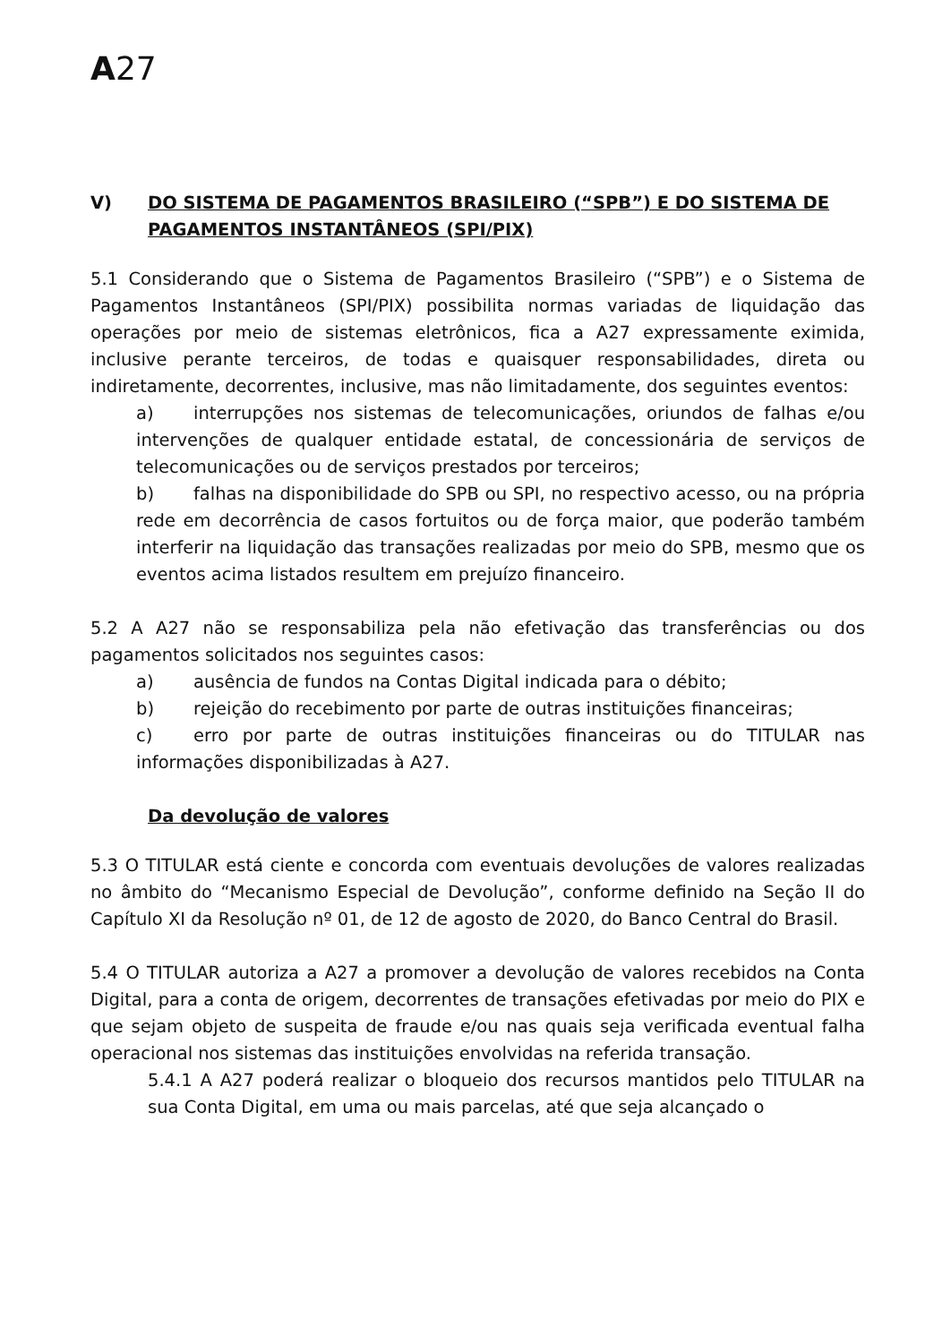A27
V) DO SISTEMA DE PAGAMENTOS BRASILEIRO (“SPB”) E DO SISTEMA DE PAGAMENTOS INSTANTÂNEOS (SPI/PIX)
5.1 Considerando que o Sistema de Pagamentos Brasileiro (“SPB”) e o Sistema de Pagamentos Instantâneos (SPI/PIX) possibilita normas variadas de liquidação das operações por meio de sistemas eletrônicos, fica a A27 expressamente eximida, inclusive perante terceiros, de todas e quaisquer responsabilidades, direta ou indiretamente, decorrentes, inclusive, mas não limitadamente, dos seguintes eventos:
a) interrupções nos sistemas de telecomunicações, oriundos de falhas e/ou intervenções de qualquer entidade estatal, de concessionária de serviços de telecomunicações ou de serviços prestados por terceiros;
b) falhas na disponibilidade do SPB ou SPI, no respectivo acesso, ou na própria rede em decorrência de casos fortuitos ou de força maior, que poderão também interferir na liquidação das transações realizadas por meio do SPB, mesmo que os eventos acima listados resultem em prejuízo financeiro.
5.2 A A27 não se responsabiliza pela não efetivação das transferências ou dos pagamentos solicitados nos seguintes casos:
a) ausência de fundos na Contas Digital indicada para o débito;
b) rejeição do recebimento por parte de outras instituições financeiras;
c) erro por parte de outras instituições financeiras ou do TITULAR nas informações disponibilizadas à A27.
Da devolução de valores
5.3 O TITULAR está ciente e concorda com eventuais devoluções de valores realizadas no âmbito do “Mecanismo Especial de Devolução”, conforme definido na Seção II do Capítulo XI da Resolução nº 01, de 12 de agosto de 2020, do Banco Central do Brasil.
5.4 O TITULAR autoriza a A27 a promover a devolução de valores recebidos na Conta Digital, para a conta de origem, decorrentes de transações efetivadas por meio do PIX e que sejam objeto de suspeita de fraude e/ou nas quais seja verificada eventual falha operacional nos sistemas das instituições envolvidas na referida transação.
5.4.1 A A27 poderá realizar o bloqueio dos recursos mantidos pelo TITULAR na sua Conta Digital, em uma ou mais parcelas, até que seja alcançado o